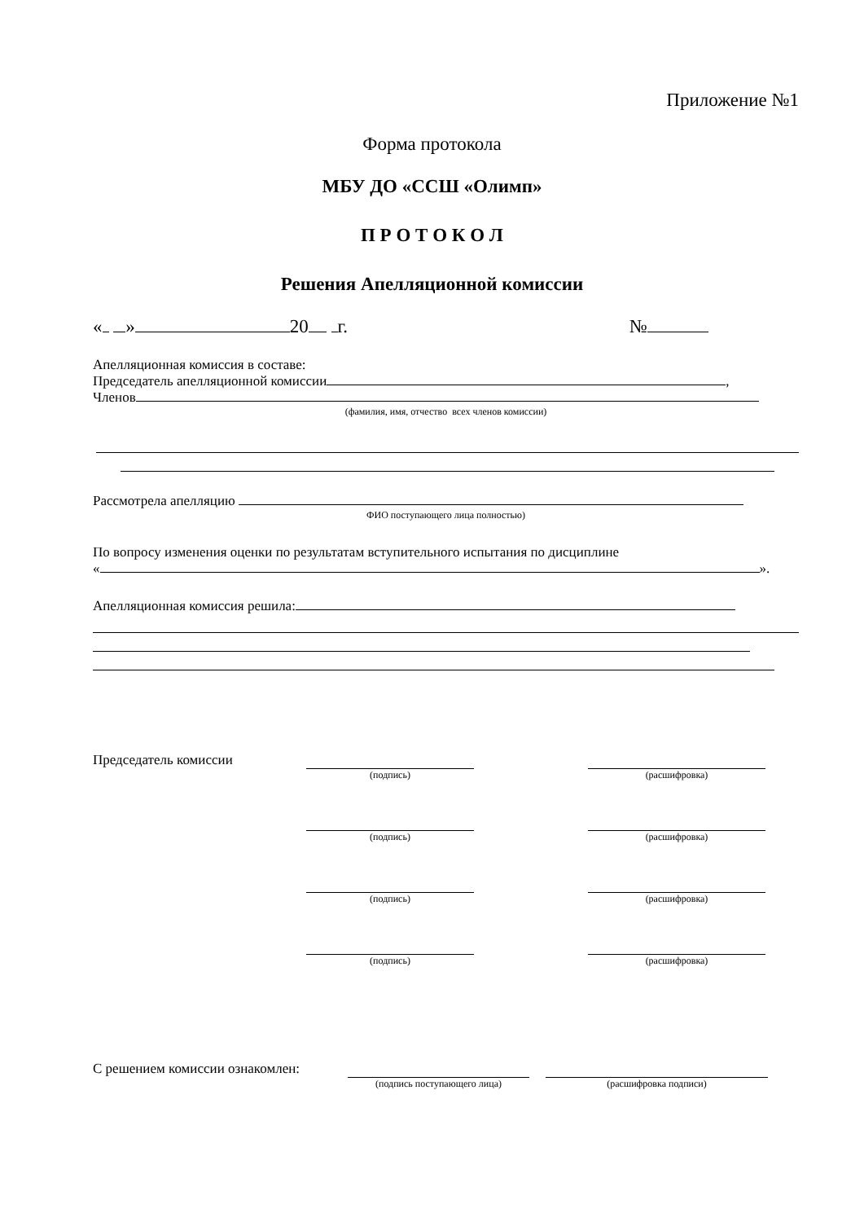Приложение №1
Форма протокола
МБУ ДО «ССШ «Олимп»
П Р О Т О К О Л
Решения Апелляционной комиссии
« » 20 г. №
Апелляционная комиссия в составе:
Председатель апелляционной комиссии ,
Членов
(фамилия, имя, отчество всех членов комиссии)
Рассмотрела апелляцию
ФИО поступающего лица полностью)
По вопросу изменения оценки по результатам вступительного испытания по дисциплине
« ».
Апелляционная комиссия решила:
Председатель комиссии
(подпись)
(расшифровка)
(подпись)
(расшифровка)
(подпись)
(расшифровка)
(подпись)
(расшифровка)
С решением комиссии ознакомлен:
(подпись поступающего лица)
(расшифровка подписи)